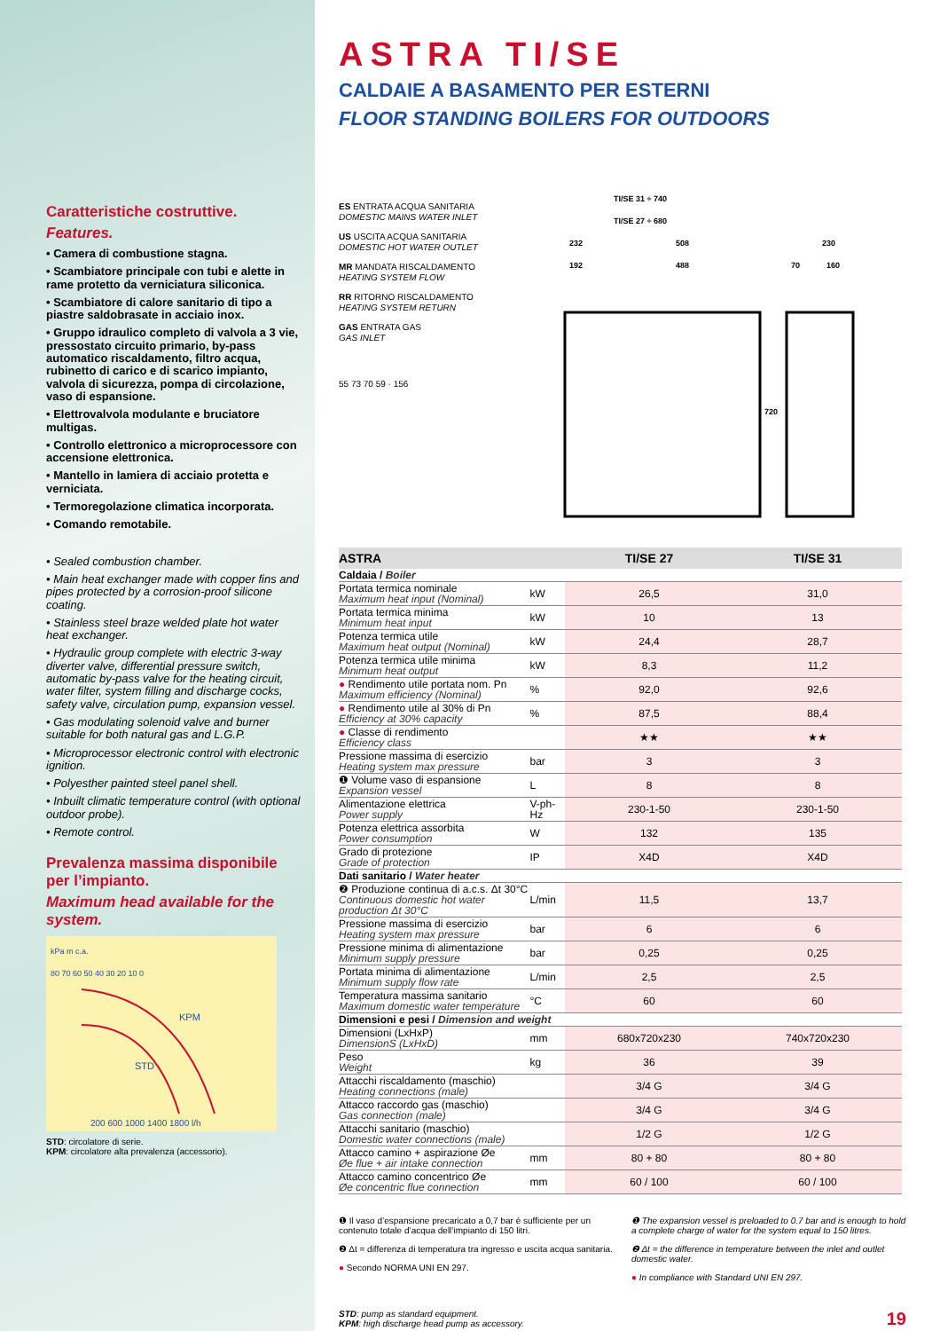Caratteristiche costruttive.
Features.
• Camera di combustione stagna.
• Scambiatore principale con tubi e alette in rame protetto da verniciatura siliconica.
• Scambiatore di calore sanitario di tipo a piastre saldobrasate in acciaio inox.
• Gruppo idraulico completo di valvola a 3 vie, pressostato circuito primario, by-pass automatico riscaldamento, filtro acqua, rubinetto di carico e di scarico impianto, valvola di sicurezza, pompa di circolazione, vaso di espansione.
• Elettrovalvola modulante e bruciatore multigas.
• Controllo elettronico a microprocessore con accensione elettronica.
• Mantello in lamiera di acciaio protetta e verniciata.
• Termoregolazione climatica incorporata.
• Comando remotabile.
• Sealed combustion chamber.
• Main heat exchanger made with copper fins and pipes protected by a corrosion-proof silicone coating.
• Stainless steel braze welded plate hot water heat exchanger.
• Hydraulic group complete with electric 3-way diverter valve, differential pressure switch, automatic by-pass valve for the heating circuit, water filter, system filling and discharge cocks, safety valve, circulation pump, expansion vessel.
• Gas modulating solenoid valve and burner suitable for both natural gas and L.G.P.
• Microprocessor electronic control with electronic ignition.
• Polyesther painted steel panel shell.
• Inbuilt climatic temperature control (with optional outdoor probe).
• Remote control.
Prevalenza massima disponibile per l’impianto.
Maximum head available for the system.
kPa m c.a.
KPM
STD
200 600 1000 1400 1800 l/h
80 70 60 50 40 30 20 10 0
STD: circolatore di serie.
KPM: circolatore alta prevalenza (accessorio).
ASTRA TI/SE
CALDAIE A BASAMENTO PER ESTERNI
FLOOR STANDING BOILERS FOR OUTDOORS
ES ENTRATA ACQUA SANITARIA
DOMESTIC MAINS WATER INLET
US USCITA ACQUA SANITARIA
DOMESTIC HOT WATER OUTLET
MR MANDATA RISCALDAMENTO
HEATING SYSTEM FLOW
RR RITORNO RISCALDAMENTO
HEATING SYSTEM RETURN
GAS ENTRATA GAS
GAS INLET
55 73 70 59 · 156
TI/SE 31 ÷ 740
TI/SE 27 ÷ 680
232
508
192
488
230
70
160
720
| ASTRA | | TI/SE 27 | TI/SE 31 |
| --- | --- | --- | --- |
| Caldaia / Boiler | | | |
| Portata termica nominale Maximum heat input (Nominal) | kW | 26,5 | 31,0 |
| Portata termica minima Minimum heat input | kW | 10 | 13 |
| Potenza termica utile Maximum heat output (Nominal) | kW | 24,4 | 28,7 |
| Potenza termica utile minima Minimum heat output | kW | 8,3 | 11,2 |
| ● Rendimento utile portata nom. Pn Maximum efficiency (Nominal) | % | 92,0 | 92,6 |
| ● Rendimento utile al 30% di Pn Efficiency at 30% capacity | % | 87,5 | 88,4 |
| ● Classe di rendimento Efficiency class | | ★★ | ★★ |
| Pressione massima di esercizio Heating system max pressure | bar | 3 | 3 |
| ❶ Volume vaso di espansione Expansion vessel | L | 8 | 8 |
| Alimentazione elettrica Power supply | V-ph-Hz | 230-1-50 | 230-1-50 |
| Potenza elettrica assorbita Power consumption | W | 132 | 135 |
| Grado di protezione Grade of protection | IP | X4D | X4D |
| Dati sanitario / Water heater | | | |
| ❷ Produzione continua di a.c.s. Δt 30°C Continuous domestic hot water production Δt 30°C | L/min | 11,5 | 13,7 |
| Pressione massima di esercizio Heating system max pressure | bar | 6 | 6 |
| Pressione minima di alimentazione Minimum supply pressure | bar | 0,25 | 0,25 |
| Portata minima di alimentazione Minimum supply flow rate | L/min | 2,5 | 2,5 |
| Temperatura massima sanitario Maximum domestic water temperature | °C | 60 | 60 |
| Dimensioni e pesi / Dimension and weight | | | |
| Dimensioni (LxHxP) DimensionS (LxHxD) | mm | 680x720x230 | 740x720x230 |
| Peso Weight | kg | 36 | 39 |
| Attacchi riscaldamento (maschio) Heating connections (male) | | 3/4 G | 3/4 G |
| Attacco raccordo gas (maschio) Gas connection (male) | | 3/4 G | 3/4 G |
| Attacchi sanitario (maschio) Domestic water connections (male) | | 1/2 G | 1/2 G |
| Attacco camino + aspirazione Øe Øe flue + air intake connection | mm | 80 + 80 | 80 + 80 |
| Attacco camino concentrico Øe Øe concentric flue connection | mm | 60 / 100 | 60 / 100 |
❶ Il vaso d’espansione precaricato a 0,7 bar è sufficiente per un contenuto totale d’acqua dell’impianto di 150 litri.
❷ Δt = differenza di temperatura tra ingresso e uscita acqua sanitaria.
● Secondo NORMA UNI EN 297.
❶ The expansion vessel is preloaded to 0.7 bar and is enough to hold a complete charge of water for the system equal to 150 litres.
❷ Δt = the difference in temperature between the inlet and outlet domestic water.
● In compliance with Standard UNI EN 297.
STD: pump as standard equipment.
KPM: high discharge head pump as accessory. 19